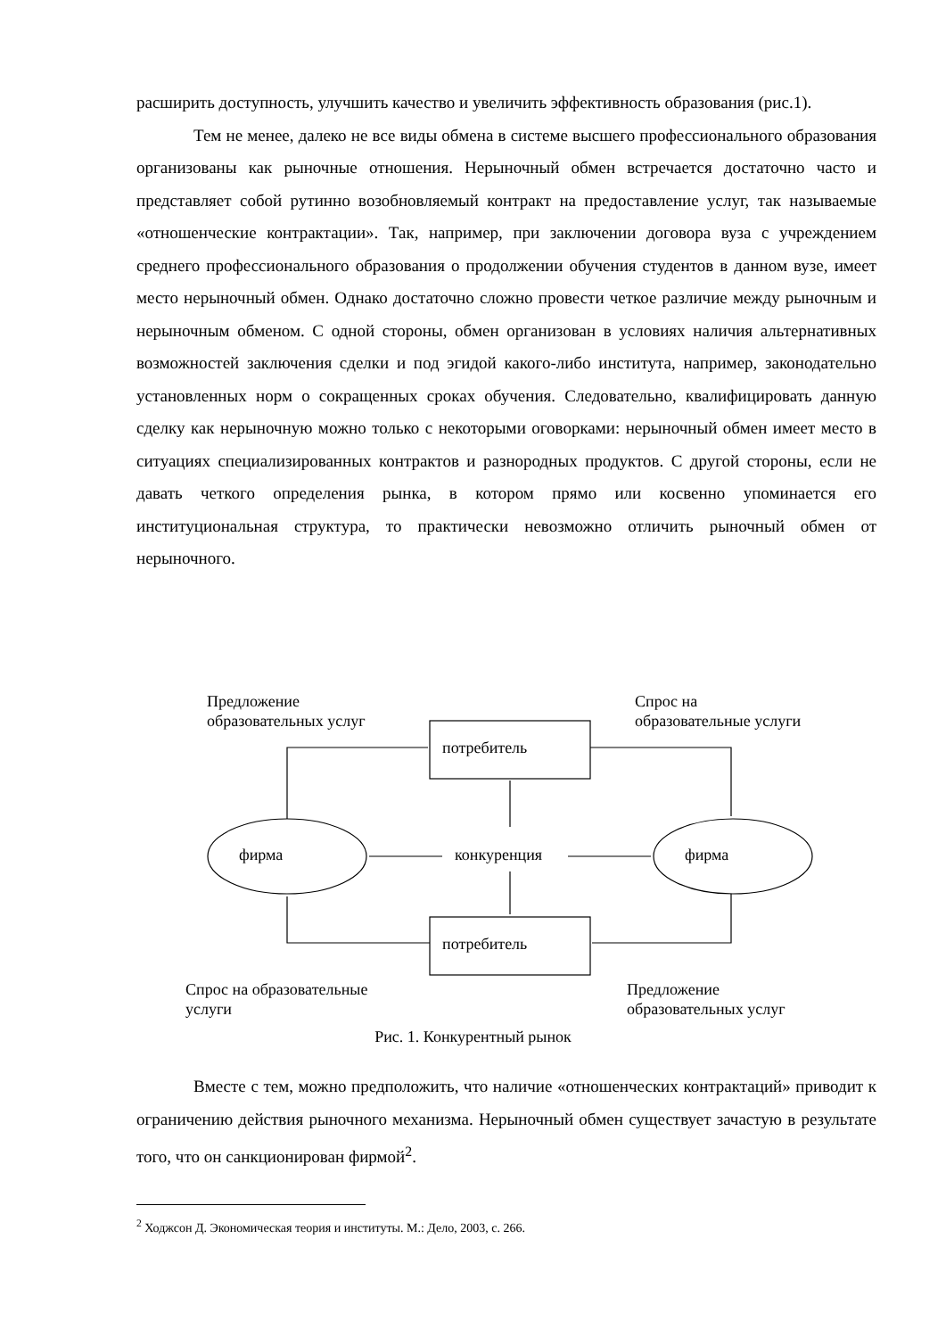расширить доступность, улучшить качество и увеличить эффективность образования (рис.1).
Тем не менее, далеко не все виды обмена в системе высшего профессионального образования организованы как рыночные отношения. Нерыночный обмен встречается достаточно часто и представляет собой рутинно возобновляемый контракт на предоставление услуг, так называемые «отношенческие контрактации». Так, например, при заключении договора вуза с учреждением среднего профессионального образования о продолжении обучения студентов в данном вузе, имеет место нерыночный обмен. Однако достаточно сложно провести четкое различие между рыночным и нерыночным обменом. С одной стороны, обмен организован в условиях наличия альтернативных возможностей заключения сделки и под эгидой какого-либо института, например, законодательно установленных норм о сокращенных сроках обучения. Следовательно, квалифицировать данную сделку как нерыночную можно только с некоторыми оговорками: нерыночный обмен имеет место в ситуациях специализированных контрактов и разнородных продуктов. С другой стороны, если не давать четкого определения рынка, в котором прямо или косвенно упоминается его институциональная структура, то практически невозможно отличить рыночный обмен от нерыночного.
Предложение
образовательных услуг
Спрос на
образовательные услуги
потребитель
потребитель
фирма фирма
конкуренция
Спрос на образовательные
услуги
Предложение
образовательных услуг
Рис. 1. Конкурентный рынок
Вместе с тем, можно предположить, что наличие «отношенческих контрактаций» приводит к ограничению действия рыночного механизма. Нерыночный обмен существует зачастую в результате того, что он санкционирован фирмой<sup>2</sup>.
<sup>2</sup> Ходжсон Д. Экономическая теория и институты. М.: Дело, 2003, с. 266.